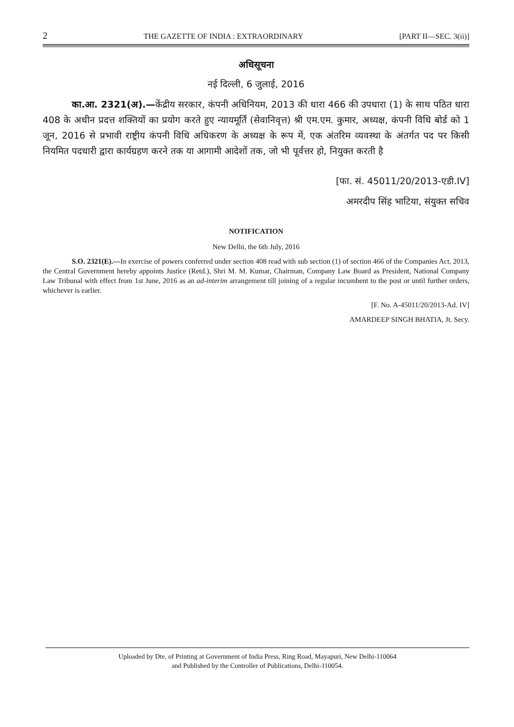2 THE GAZETTE OF INDIA : EXTRAORDINARY [PART II—SEC. 3(ii)]
अधिसूचना
नई दिल्ली, 6 जुलाई, 2016
का.आ. 2321(अ).—केंद्रीय सरकार, कंपनी अधिनियम, 2013 की धारा 466 की उपधारा (1) के साथ पठित धारा 408 के अधीन प्रदत्त शक्तियों का प्रयोग करते हुए न्यायमूर्ति (सेवानिवृत्त) श्री एम.एम. कुमार, अध्यक्ष, कंपनी विधि बोर्ड को 1 जून, 2016 से प्रभावी राष्ट्रीय कंपनी विधि अधिकरण के अध्यक्ष के रूप में, एक अंतरिम व्यवस्था के अंतर्गत पद पर किसी नियमित पदधारी द्वारा कार्यग्रहण करने तक या आगामी आदेशों तक, जो भी पूर्वत्तर हो, नियुक्त करती है
[फा. सं. 45011/20/2013-एडी.IV]
अमरदीप सिंह भाटिया, संयुक्त सचिव
NOTIFICATION
New Delhi, the 6th July, 2016
S.O. 2321(E).—In exercise of powers conferred under section 408 read with sub section (1) of section 466 of the Companies Act, 2013, the Central Government hereby appoints Justice (Retd.), Shri M. M. Kumar, Chairman, Company Law Board as President, National Company Law Tribunal with effect from 1st June, 2016 as an ad-interim arrangement till joining of a regular incumbent to the post or until further orders, whichever is earlier.
[F. No. A-45011/20/2013-Ad. IV]
AMARDEEP SINGH BHATIA, Jt. Secy.
Uploaded by Dte. of Printing at Government of India Press, Ring Road, Mayapuri, New Delhi-110064
and Published by the Controller of Publications, Delhi-110054.